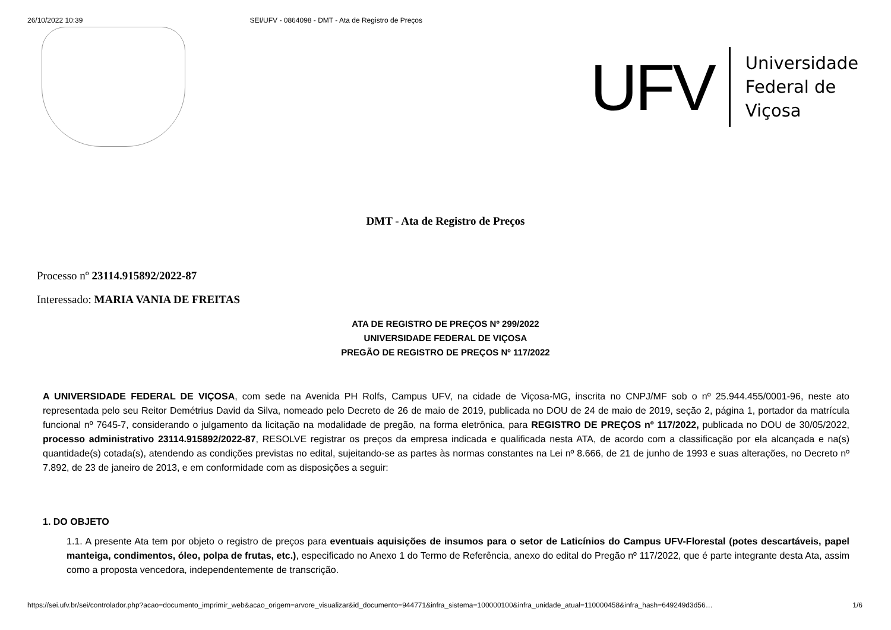26/10/2022 10:39 SEI/UFV - 0864098 - DMT - Ata de Registro de Preços
UFV
Universidade
Federal de
Viçosa
DMT - Ata de Registro de Preços
Processo nº 23114.915892/2022-87
Interessado: MARIA VANIA DE FREITAS
ATA DE REGISTRO DE PREÇOS Nº 299/2022
UNIVERSIDADE FEDERAL DE VIÇOSA
PREGÃO DE REGISTRO DE PREÇOS Nº 117/2022
A UNIVERSIDADE FEDERAL DE VIÇOSA, com sede na Avenida PH Rolfs, Campus UFV, na cidade de Viçosa-MG, inscrita no CNPJ/MF sob o nº 25.944.455/0001-96, neste ato representada pelo seu Reitor Demétrius David da Silva, nomeado pelo Decreto de 26 de maio de 2019, publicada no DOU de 24 de maio de 2019, seção 2, página 1, portador da matrícula funcional nº 7645-7, considerando o julgamento da licitação na modalidade de pregão, na forma eletrônica, para REGISTRO DE PREÇOS nº 117/2022, publicada no DOU de 30/05/2022, processo administrativo 23114.915892/2022-87, RESOLVE registrar os preços da empresa indicada e qualificada nesta ATA, de acordo com a classificação por ela alcançada e na(s) quantidade(s) cotada(s), atendendo as condições previstas no edital, sujeitando-se as partes às normas constantes na Lei nº 8.666, de 21 de junho de 1993 e suas alterações, no Decreto nº 7.892, de 23 de janeiro de 2013, e em conformidade com as disposições a seguir:
1. DO OBJETO
1.1. A presente Ata tem por objeto o registro de preços para eventuais aquisições de insumos para o setor de Laticínios do Campus UFV-Florestal (potes descartáveis, papel manteiga, condimentos, óleo, polpa de frutas, etc.), especificado no Anexo 1 do Termo de Referência, anexo do edital do Pregão nº 117/2022, que é parte integrante desta Ata, assim como a proposta vencedora, independentemente de transcrição.
https://sei.ufv.br/sei/controlador.php?acao=documento_imprimir_web&acao_origem=arvore_visualizar&id_documento=944771&infra_sistema=100000100&infra_unidade_atual=110000458&infra_hash=649249d3d56… 1/6